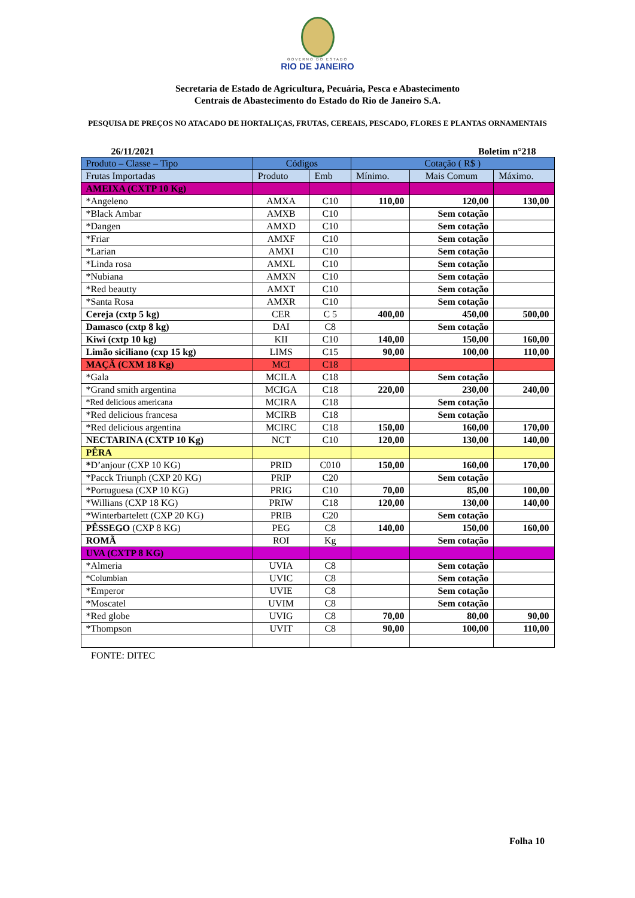GOVERNO DO ESTADO
RIO DE JANEIRO
Secretaria de Estado de Agricultura, Pecuária, Pesca e Abastecimento
Centrais de Abastecimento do Estado do Rio de Janeiro S.A.
PESQUISA DE PREÇOS NO ATACADO DE HORTALIÇAS, FRUTAS, CEREAIS, PESCADO, FLORES E PLANTAS ORNAMENTAIS
26/11/2021 Boletim n°218
| Produto – Classe – Tipo | Códigos | | Cotação ( R$ ) | | |
| --- | --- | --- | --- | --- | --- |
| Frutas Importadas | Produto | Emb | Mínimo. | Mais Comum | Máximo. |
| AMEIXA (CXTP 10 Kg) | | | | | |
| *Angeleno | AMXA | C10 | 110,00 | 120,00 | 130,00 |
| *Black Ambar | AMXB | C10 | | Sem cotação | |
| *Dangen | AMXD | C10 | | Sem cotação | |
| *Friar | AMXF | C10 | | Sem cotação | |
| *Larian | AMXI | C10 | | Sem cotação | |
| *Linda rosa | AMXL | C10 | | Sem cotação | |
| *Nubiana | AMXN | C10 | | Sem cotação | |
| *Red beautty | AMXT | C10 | | Sem cotação | |
| *Santa Rosa | AMXR | C10 | | Sem cotação | |
| Cereja (cxtp 5 kg) | CER | C 5 | 400,00 | 450,00 | 500,00 |
| Damasco (cxtp 8 kg) | DAI | C8 | | Sem cotação | |
| Kiwi (cxtp 10 kg) | KII | C10 | 140,00 | 150,00 | 160,00 |
| Limão siciliano (cxp 15 kg) | LIMS | C15 | 90,00 | 100,00 | 110,00 |
| MAÇÃ (CXM 18 Kg) | MCI | C18 | | | |
| *Gala | MCILA | C18 | | Sem cotação | |
| *Grand smith argentina | MCIGA | C18 | 220,00 | 230,00 | 240,00 |
| *Red delicious americana | MCIRA | C18 | | Sem cotação | |
| *Red delicious francesa | MCIRB | C18 | | Sem cotação | |
| *Red delicious argentina | MCIRC | C18 | 150,00 | 160,00 | 170,00 |
| NECTARINA (CXTP 10 Kg) | NCT | C10 | 120,00 | 130,00 | 140,00 |
| PÊRA | | | | | |
| * D’anjour (CXP 10 KG) | PRID | C010 | 150,00 | 160,00 | 170,00 |
| *Pacck Triunph (CXP 20 KG) | PRIP | C20 | | Sem cotação | |
| *Portuguesa (CXP 10 KG) | PRIG | C10 | 70,00 | 85,00 | 100,00 |
| *Willians (CXP 18 KG) | PRIW | C18 | 120,00 | 130,00 | 140,00 |
| *Winterbartelett (CXP 20 KG) | PRIB | C20 | | Sem cotação | |
| PÊSSEGO (CXP 8 KG) | PEG | C8 | 140,00 | 150,00 | 160,00 |
| ROMÃ | ROI | Kg | | Sem cotação | |
| UVA (CXTP 8 KG) | | | | | |
| *Almeria | UVIA | C8 | | Sem cotação | |
| *Columbian | UVIC | C8 | | Sem cotação | |
| *Emperor | UVIE | C8 | | Sem cotação | |
| *Moscatel | UVIM | C8 | | Sem cotação | |
| *Red globe | UVIG | C8 | 70,00 | 80,00 | 90,00 |
| *Thompson | UVIT | C8 | 90,00 | 100,00 | 110,00 |
FONTE: DITEC
Folha 10